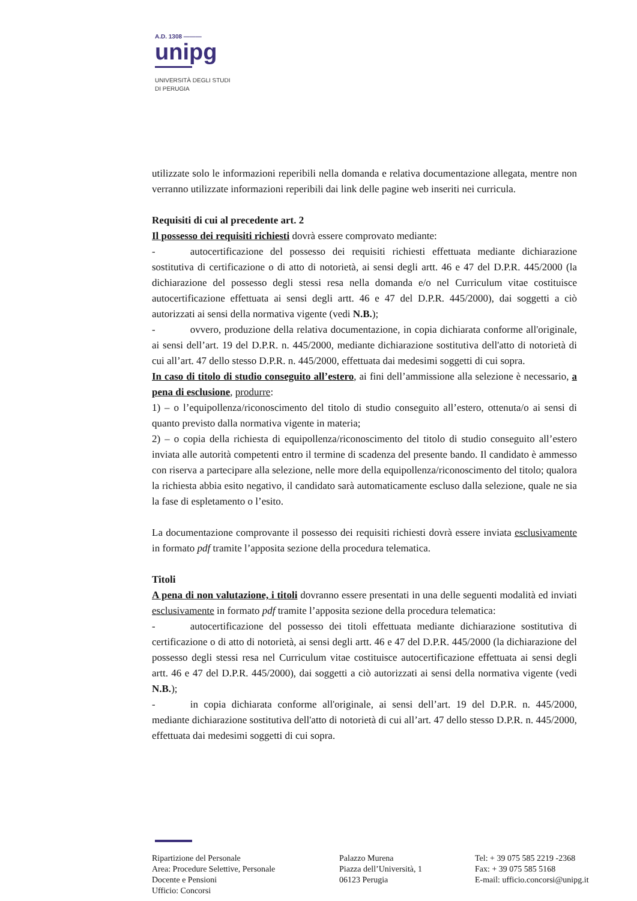A.D. 1308 ———
unipg
UNIVERSITÀ DEGLI STUDI
DI PERUGIA
utilizzate solo le informazioni reperibili nella domanda e relativa documentazione allegata, mentre non verranno utilizzate informazioni reperibili dai link delle pagine web inseriti nei curricula.
Requisiti di cui al precedente art. 2
Il possesso dei requisiti richiesti dovrà essere comprovato mediante:
- autocertificazione del possesso dei requisiti richiesti effettuata mediante dichiarazione sostitutiva di certificazione o di atto di notorietà, ai sensi degli artt. 46 e 47 del D.P.R. 445/2000 (la dichiarazione del possesso degli stessi resa nella domanda e/o nel Curriculum vitae costituisce autocertificazione effettuata ai sensi degli artt. 46 e 47 del D.P.R. 445/2000), dai soggetti a ciò autorizzati ai sensi della normativa vigente (vedi N.B.);
- ovvero, produzione della relativa documentazione, in copia dichiarata conforme all'originale, ai sensi dell’art. 19 del D.P.R. n. 445/2000, mediante dichiarazione sostitutiva dell'atto di notorietà di cui all’art. 47 dello stesso D.P.R. n. 445/2000, effettuata dai medesimi soggetti di cui sopra.
In caso di titolo di studio conseguito all’estero, ai fini dell’ammissione alla selezione è necessario, a pena di esclusione, produrre:
1) – o l’equipollenza/riconoscimento del titolo di studio conseguito all’estero, ottenuta/o ai sensi di quanto previsto dalla normativa vigente in materia;
2) – o copia della richiesta di equipollenza/riconoscimento del titolo di studio conseguito all’estero inviata alle autorità competenti entro il termine di scadenza del presente bando. Il candidato è ammesso con riserva a partecipare alla selezione, nelle more della equipollenza/riconoscimento del titolo; qualora la richiesta abbia esito negativo, il candidato sarà automaticamente escluso dalla selezione, quale ne sia la fase di espletamento o l’esito.
La documentazione comprovante il possesso dei requisiti richiesti dovrà essere inviata esclusivamente in formato pdf tramite l’apposita sezione della procedura telematica.
Titoli
A pena di non valutazione, i titoli dovranno essere presentati in una delle seguenti modalità ed inviati esclusivamente in formato pdf tramite l’apposita sezione della procedura telematica:
- autocertificazione del possesso dei titoli effettuata mediante dichiarazione sostitutiva di certificazione o di atto di notorietà, ai sensi degli artt. 46 e 47 del D.P.R. 445/2000 (la dichiarazione del possesso degli stessi resa nel Curriculum vitae costituisce autocertificazione effettuata ai sensi degli artt. 46 e 47 del D.P.R. 445/2000), dai soggetti a ciò autorizzati ai sensi della normativa vigente (vedi N.B.);
- in copia dichiarata conforme all'originale, ai sensi dell’art. 19 del D.P.R. n. 445/2000, mediante dichiarazione sostitutiva dell'atto di notorietà di cui all’art. 47 dello stesso D.P.R. n. 445/2000, effettuata dai medesimi soggetti di cui sopra.
Ripartizione del Personale
Area: Procedure Selettive, Personale
Docente e Pensioni
Ufficio: Concorsi
Palazzo Murena
Piazza dell’Università, 1
06123 Perugia
Tel: + 39 075 585 2219 -2368
Fax: + 39 075 585 5168
E-mail: ufficio.concorsi@unipg.it